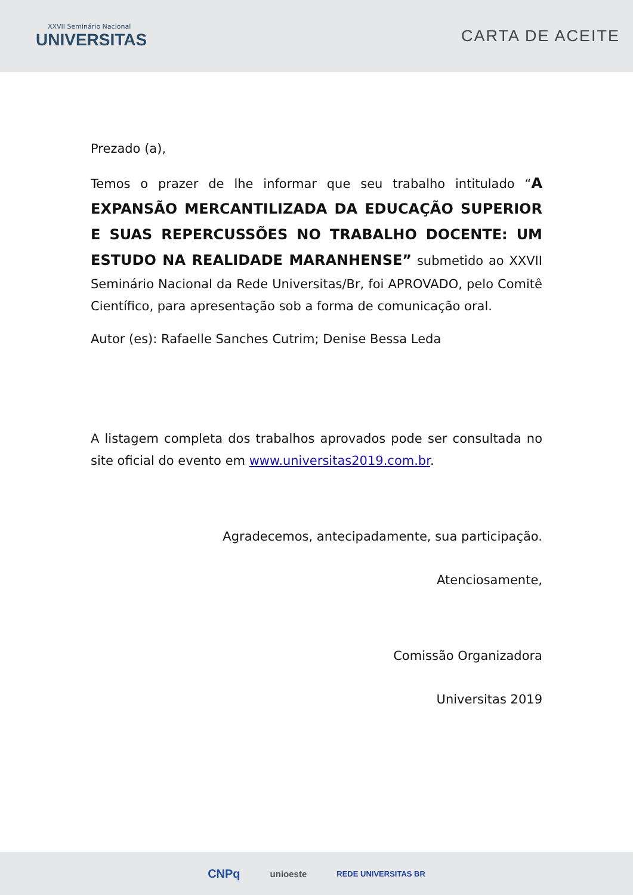XXVII Seminário Nacional
UNIVERSITAS
CARTA DE ACEITE
Prezado (a),
Temos o prazer de lhe informar que seu trabalho intitulado “A EXPANSÃO MERCANTILIZADA DA EDUCAÇÃO SUPERIOR E SUAS REPERCUSSÕES NO TRABALHO DOCENTE: UM ESTUDO NA REALIDADE MARANHENSE” submetido ao XXVII Seminário Nacional da Rede Universitas/Br, foi APROVADO, pelo Comitê Científico, para apresentação sob a forma de comunicação oral.
Autor (es): Rafaelle Sanches Cutrim; Denise Bessa Leda
A listagem completa dos trabalhos aprovados pode ser consultada no site oficial do evento em www.universitas2019.com.br.
Agradecemos, antecipadamente, sua participação.
Atenciosamente,
Comissão Organizadora
Universitas 2019
CNPq unioeste REDE UNIVERSITAS BR